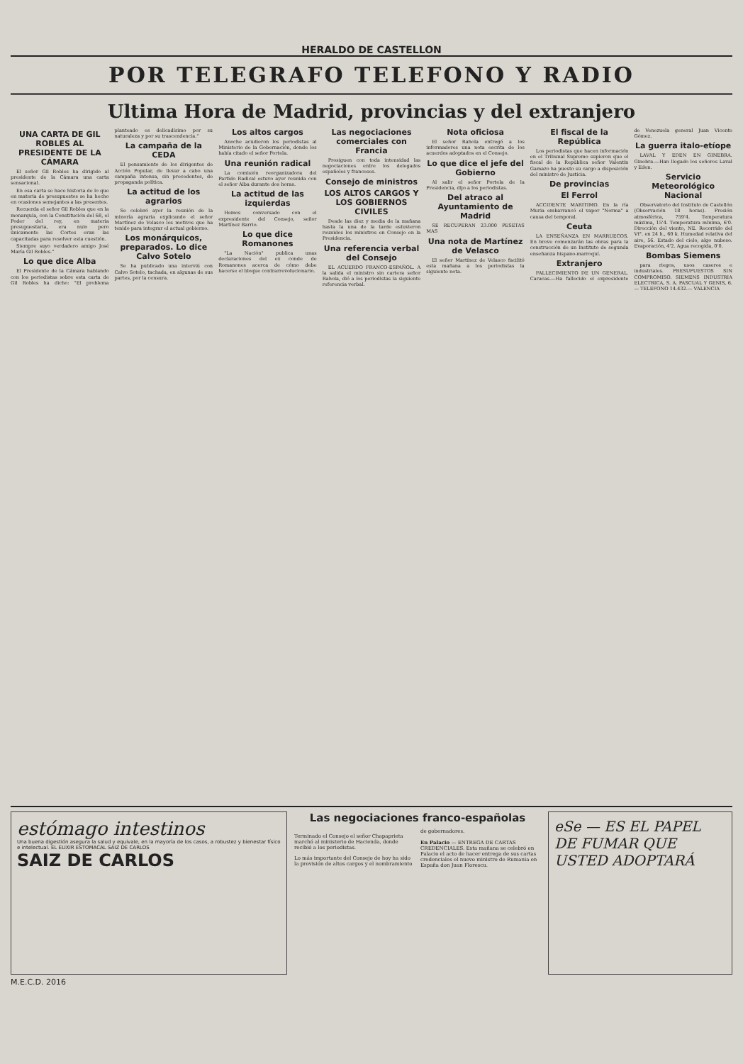HERALDO DE CASTELLON
POR TELEGRAFO TELEFONO Y RADIO
Ultima Hora de Madrid, provincias y del extranjero
UNA CARTA DE GIL ROBLES AL PRESIDENTE DE LA CÁMARA
El señor Gil Robles ha dirigido al presidente de la Cámara una carta sensacional.
En esa carta se hace historia de lo que en materia de presupuestos se ha hecho en ocasiones semejantes a las presentes.
Recuerda el señor Gil Robles que en la monarquía, con la Constitución del 68, el Poder del rey, en materia presupuestaria, era nulo pero únicamente las Cortes eran las capacitadas para resolver esta cuestión.
Siempre suyo verdadero amigo José María Gil Robles."
Lo que dice Alba
El Presidente de la Cámara hablando con los periodistas sobre esta carta de Gil Robles ha dicho: "El problema planteado es delicadísimo por su naturaleza y por su trascendencia."
La campaña de la CEDA
El pensamiento de los dirigentes de Acción Popular, de llevar a cabo una campaña intensa, sin precedentes, de propaganda política.
La actitud de los agrarios
Se celebró ayer la reunión de la minoría agraria explicando el señor Martínez de Velasco los motivos que ha tenido para integrar el actual gobierno.
Los monárquicos, preparados. Lo dice Calvo Sotelo
Se ha publicado una interviú con Calvo Sotelo, tachada, en algunas de sus partes, por la censura.
Los altos cargos
Anoche acudieron los periodistas al Ministerio de la Gobernación, donde los había citado el señor Portela.
Una reunión radical
La comisión reorganizadora del Partido Radical estuvo ayer reunida con el señor Alba durante dos horas.
La actitud de las izquierdas
Hemos conversado con el expresidente del Consejo, señor Martínez Barrio.
Lo que dice Romanones
"La Nación" publica unas declaraciones del ex conde de Romanones acerca de cómo debe hacerse el bloque contrarrevolucionario.
Las negociaciones comerciales con Francia
Prosiguen con toda intensidad las negociaciones entre los delegados españoles y franceses.
Consejo de ministros
LOS ALTOS CARGOS Y LOS GOBIERNOS CIVILES
Desde las diez y media de la mañana hasta la una de la tarde estuvieron reunidos los ministros en Consejo en la Presidencia.
Una referencia verbal del Consejo
EL ACUERDO FRANCO-ESPAÑOL. A la salida el ministro sin cartera señor Rahola, dió a los periodistas la siguiente referencia verbal.
Nota oficiosa
El señor Rahola entregó a los informadores una nota escrita de los acuerdos adoptados en el Consejo.
Lo que dice el jefe del Gobierno
Al salir el señor Portela de la Presidencia, dijo a los periodistas.
Del atraco al Ayuntamiento de Madrid
SE RECUPERAN 23.000 PESETAS MAS
Una nota de Martínez de Velasco
El señor Martínez de Velasco facilitó esta mañana a los periodistas la siguiente nota.
El fiscal de la República
Los periodistas que hacen información en el Tribunal Supremo supieron que el fiscal de la República señor Valentín Gamazo ha puesto su cargo a disposición del ministro de Justicia.
De provincias
El Ferrol
ACCIDENTE MARITIMO. En la ría Muria embarrancó el vapor "Norma" a causa del temporal.
Ceuta
LA ENSEÑANZA EN MARRUECOS. En breve comenzarán las obras para la construcción de un Instituto de segunda enseñanza hispano-marroquí.
Extranjero
FALLECIMIENTO DE UN GENERAL. Caracas.—Ha fallecido el expresidente de Venezuela general Juan Vicente Gómez.
La guerra italo-etíope
LAVAL Y EDEN EN GINEBRA. Ginebra.—Han llegado los señores Laval y Eden.
Servicio Meteorológico Nacional
Observatorio del Instituto de Castellón (Observación 18 horas). Presión atmosférica, 759'4. Temperatura máxima, 15'4. Temperatura mínima, 6'0. Dirección del viento, NE. Recorrido del Vt°. en 24 h., 60 k. Humedad relativa del aire, 56. Estado del cielo, algo nuboso. Evaporación, 4'2. Agua recogida, 0'0.
Bombas Siemens
para riegos, usos caseros e industriales. PRESUPUESTOS SIN COMPROMISO. SIEMENS INDUSTRIA ELECTRICA, S. A. PASCUAL Y GENIS, 6. — TELEFONO 14.432.— VALENCIA
estómago intestinos
Una buena digestión asegura la salud y equivale, en la mayoría de los casos, a robustez y bienestar físico e intelectual. EL ELIXIR ESTOMACAL SAIZ DE CARLOS
SAIZ DE CARLOS
Las negociaciones franco-españolas
Terminado el Consejo el señor Chapaprieta marchó al ministerio de Hacienda, donde recibió a los periodistas.
Lo más importante del Consejo de hoy ha sido la provisión de altos cargos y el nombramiento de gobernadores.
En Palacio — ENTREGA DE CARTAS CREDENCIALES. Esta mañana se celebró en Palacio el acto de hacer entrega de sus cartas credenciales el nuevo ministro de Rumania en España don Juan Florescu.
eSe — ES EL PAPEL DE FUMAR QUE USTED ADOPTARÁ
M.E.C.D. 2016